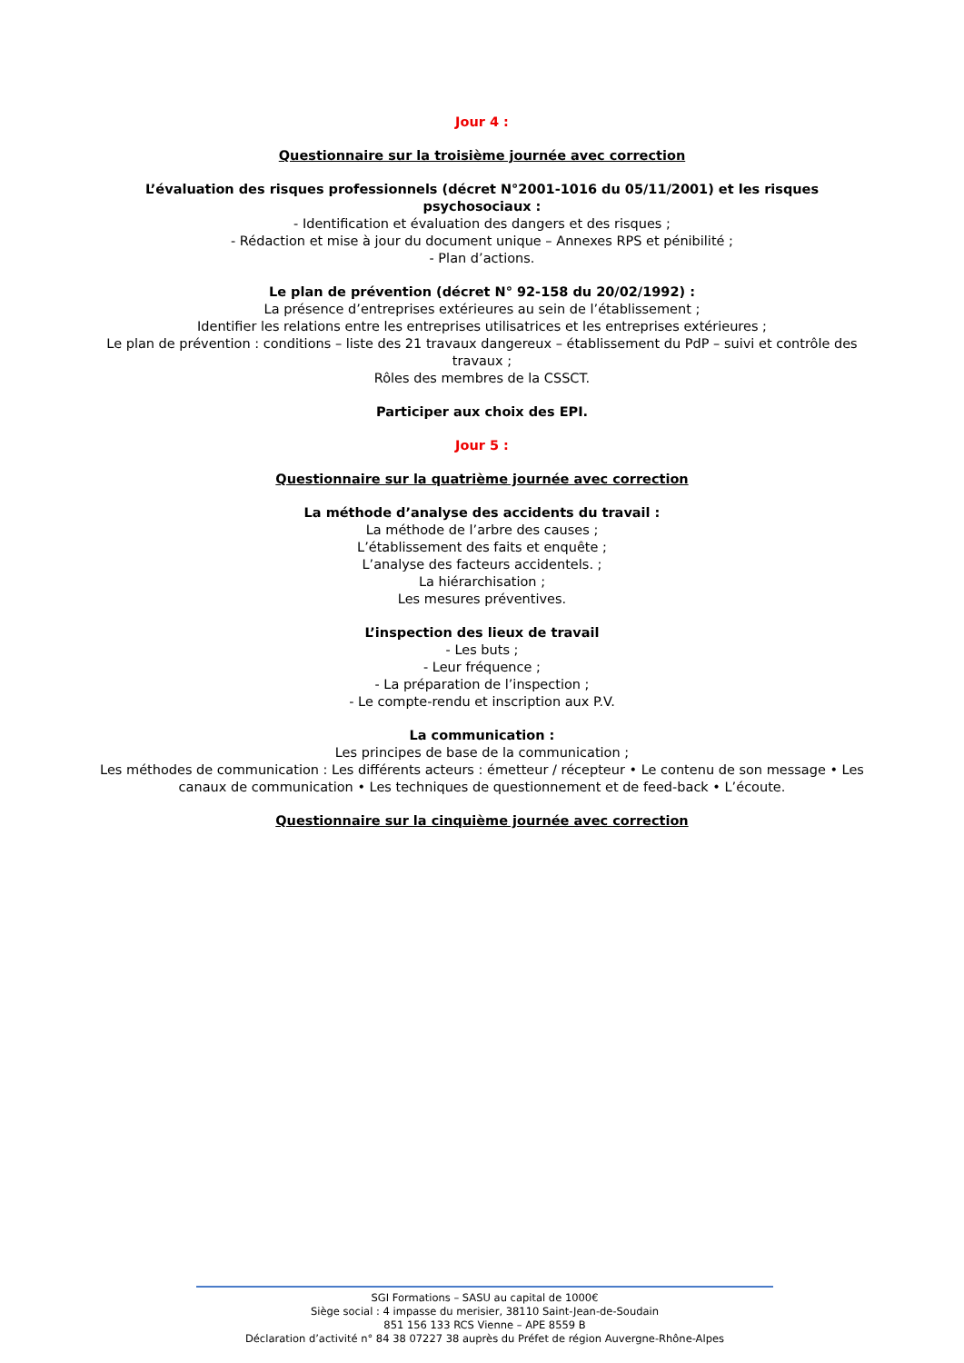Jour 4 :
Questionnaire sur la troisième journée avec correction
L’évaluation des risques professionnels (décret N°2001-1016 du 05/11/2001) et les risques psychosociaux :
- Identification et évaluation des dangers et des risques ;
- Rédaction et mise à jour du document unique – Annexes RPS et pénibilité ;
- Plan d’actions.
Le plan de prévention (décret N° 92-158 du 20/02/1992) :
La présence d’entreprises extérieures au sein de l’établissement ;
Identifier les relations entre les entreprises utilisatrices et les entreprises extérieures ;
Le plan de prévention : conditions – liste des 21 travaux dangereux – établissement du PdP – suivi et contrôle des travaux ;
Rôles des membres de la CSSCT.
Participer aux choix des EPI.
Jour 5 :
Questionnaire sur la quatrième journée avec correction
La méthode d’analyse des accidents du travail :
La méthode de l’arbre des causes ;
L’établissement des faits et enquête ;
L’analyse des facteurs accidentels. ;
La hiérarchisation ;
Les mesures préventives.
L’inspection des lieux de travail
- Les buts ;
- Leur fréquence ;
- La préparation de l’inspection ;
- Le compte-rendu et inscription aux P.V.
La communication :
Les principes de base de la communication ;
Les méthodes de communication : Les différents acteurs : émetteur / récepteur • Le contenu de son message • Les canaux de communication • Les techniques de questionnement et de feed-back • L’écoute.
Questionnaire sur la cinquième journée avec correction
SGI Formations – SASU au capital de 1000€
Siège social : 4 impasse du merisier, 38110 Saint-Jean-de-Soudain
851 156 133 RCS Vienne – APE 8559 B
Déclaration d’activité n° 84 38 07227 38 auprès du Préfet de région Auvergne-Rhône-Alpes